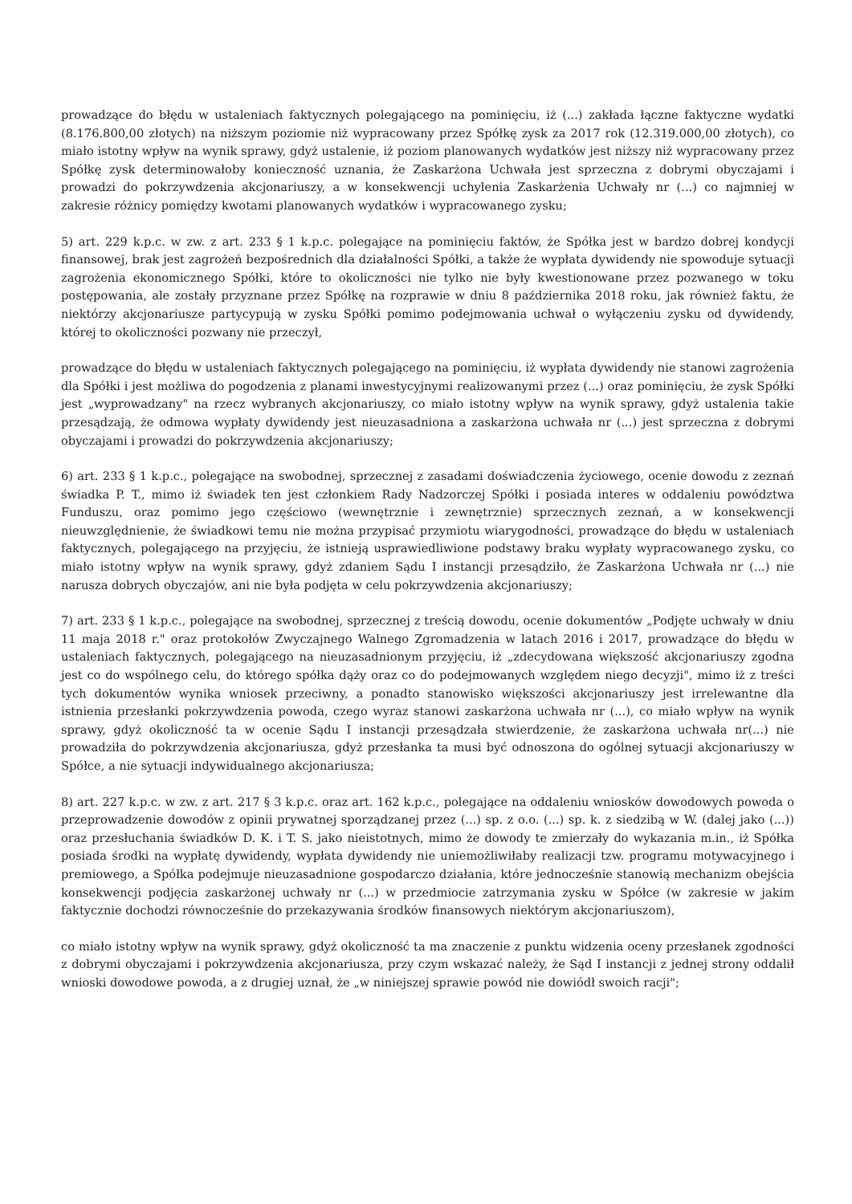prowadzące do błędu w ustaleniach faktycznych polegającego na pominięciu, iż (...) zakłada łączne faktyczne wydatki (8.176.800,00 złotych) na niższym poziomie niż wypracowany przez Spółkę zysk za 2017 rok (12.319.000,00 złotych), co miało istotny wpływ na wynik sprawy, gdyż ustalenie, iż poziom planowanych wydatków jest niższy niż wypracowany przez Spółkę zysk determinowałoby konieczność uznania, że Zaskarżona Uchwała jest sprzeczna z dobrymi obyczajami i prowadzi do pokrzywdzenia akcjonariuszy, a w konsekwencji uchylenia Zaskarżenia Uchwały nr (...) co najmniej w zakresie różnicy pomiędzy kwotami planowanych wydatków i wypracowanego zysku;
5) art. 229 k.p.c. w zw. z art. 233 § 1 k.p.c. polegające na pominięciu faktów, że Spółka jest w bardzo dobrej kondycji finansowej, brak jest zagrożeń bezpośrednich dla działalności Spółki, a także że wypłata dywidendy nie spowoduje sytuacji zagrożenia ekonomicznego Spółki, które to okoliczności nie tylko nie były kwestionowane przez pozwanego w toku postępowania, ale zostały przyznane przez Spółkę na rozprawie w dniu 8 października 2018 roku, jak również faktu, że niektórzy akcjonariusze partycypują w zysku Spółki pomimo podejmowania uchwał o wyłączeniu zysku od dywidendy, której to okoliczności pozwany nie przeczył,
prowadzące do błędu w ustaleniach faktycznych polegającego na pominięciu, iż wypłata dywidendy nie stanowi zagrożenia dla Spółki i jest możliwa do pogodzenia z planami inwestycyjnymi realizowanymi przez (...) oraz pominięciu, że zysk Spółki jest „wyprowadzany" na rzecz wybranych akcjonariuszy, co miało istotny wpływ na wynik sprawy, gdyż ustalenia takie przesądzają, że odmowa wypłaty dywidendy jest nieuzasadniona a zaskarżona uchwała nr (...) jest sprzeczna z dobrymi obyczajami i prowadzi do pokrzywdzenia akcjonariuszy;
6) art. 233 § 1 k.p.c., polegające na swobodnej, sprzecznej z zasadami doświadczenia życiowego, ocenie dowodu z zeznań świadka P. T., mimo iż świadek ten jest członkiem Rady Nadzorczej Spółki i posiada interes w oddaleniu powództwa Funduszu, oraz pomimo jego częściowo (wewnętrznie i zewnętrznie) sprzecznych zeznań, a w konsekwencji nieuwzględnienie, że świadkowi temu nie można przypisać przymiotu wiarygodności, prowadzące do błędu w ustaleniach faktycznych, polegającego na przyjęciu, że istnieją usprawiedliwione podstawy braku wypłaty wypracowanego zysku, co miało istotny wpływ na wynik sprawy, gdyż zdaniem Sądu I instancji przesądziło, że Zaskarżona Uchwała nr (...) nie narusza dobrych obyczajów, ani nie była podjęta w celu pokrzywdzenia akcjonariuszy;
7) art. 233 § 1 k.p.c., polegające na swobodnej, sprzecznej z treścią dowodu, ocenie dokumentów „Podjęte uchwały w dniu 11 maja 2018 r." oraz protokołów Zwyczajnego Walnego Zgromadzenia w latach 2016 i 2017, prowadzące do błędu w ustaleniach faktycznych, polegającego na nieuzasadnionym przyjęciu, iż „zdecydowana większość akcjonariuszy zgodna jest co do wspólnego celu, do którego spółka dąży oraz co do podejmowanych względem niego decyzji", mimo iż z treści tych dokumentów wynika wniosek przeciwny, a ponadto stanowisko większości akcjonariuszy jest irrelewantne dla istnienia przesłanki pokrzywdzenia powoda, czego wyraz stanowi zaskarżona uchwała nr (...), co miało wpływ na wynik sprawy, gdyż okoliczność ta w ocenie Sądu I instancji przesądzała stwierdzenie, że zaskarżona uchwała nr(...) nie prowadziła do pokrzywdzenia akcjonariusza, gdyż przesłanka ta musi być odnoszona do ogólnej sytuacji akcjonariuszy w Spółce, a nie sytuacji indywidualnego akcjonariusza;
8) art. 227 k.p.c. w zw. z art. 217 § 3 k.p.c. oraz art. 162 k.p.c., polegające na oddaleniu wniosków dowodowych powoda o przeprowadzenie dowodów z opinii prywatnej sporządzanej przez (...) sp. z o.o. (...) sp. k. z siedzibą w W. (dalej jako (...)) oraz przesłuchania świadków D. K. i T. S. jako nieistotnych, mimo że dowody te zmierzały do wykazania m.in., iż Spółka posiada środki na wypłatę dywidendy, wypłata dywidendy nie uniemożliwiłaby realizacji tzw. programu motywacyjnego i premiowego, a Spółka podejmuje nieuzasadnione gospodarczo działania, które jednocześnie stanowią mechanizm obejścia konsekwencji podjęcia zaskarżonej uchwały nr (...) w przedmiocie zatrzymania zysku w Spółce (w zakresie w jakim faktycznie dochodzi równocześnie do przekazywania środków finansowych niektórym akcjonariuszom),
co miało istotny wpływ na wynik sprawy, gdyż okoliczność ta ma znaczenie z punktu widzenia oceny przesłanek zgodności z dobrymi obyczajami i pokrzywdzenia akcjonariusza, przy czym wskazać należy, że Sąd I instancji z jednej strony oddalił wnioski dowodowe powoda, a z drugiej uznał, że „w niniejszej sprawie powód nie dowiódł swoich racji";